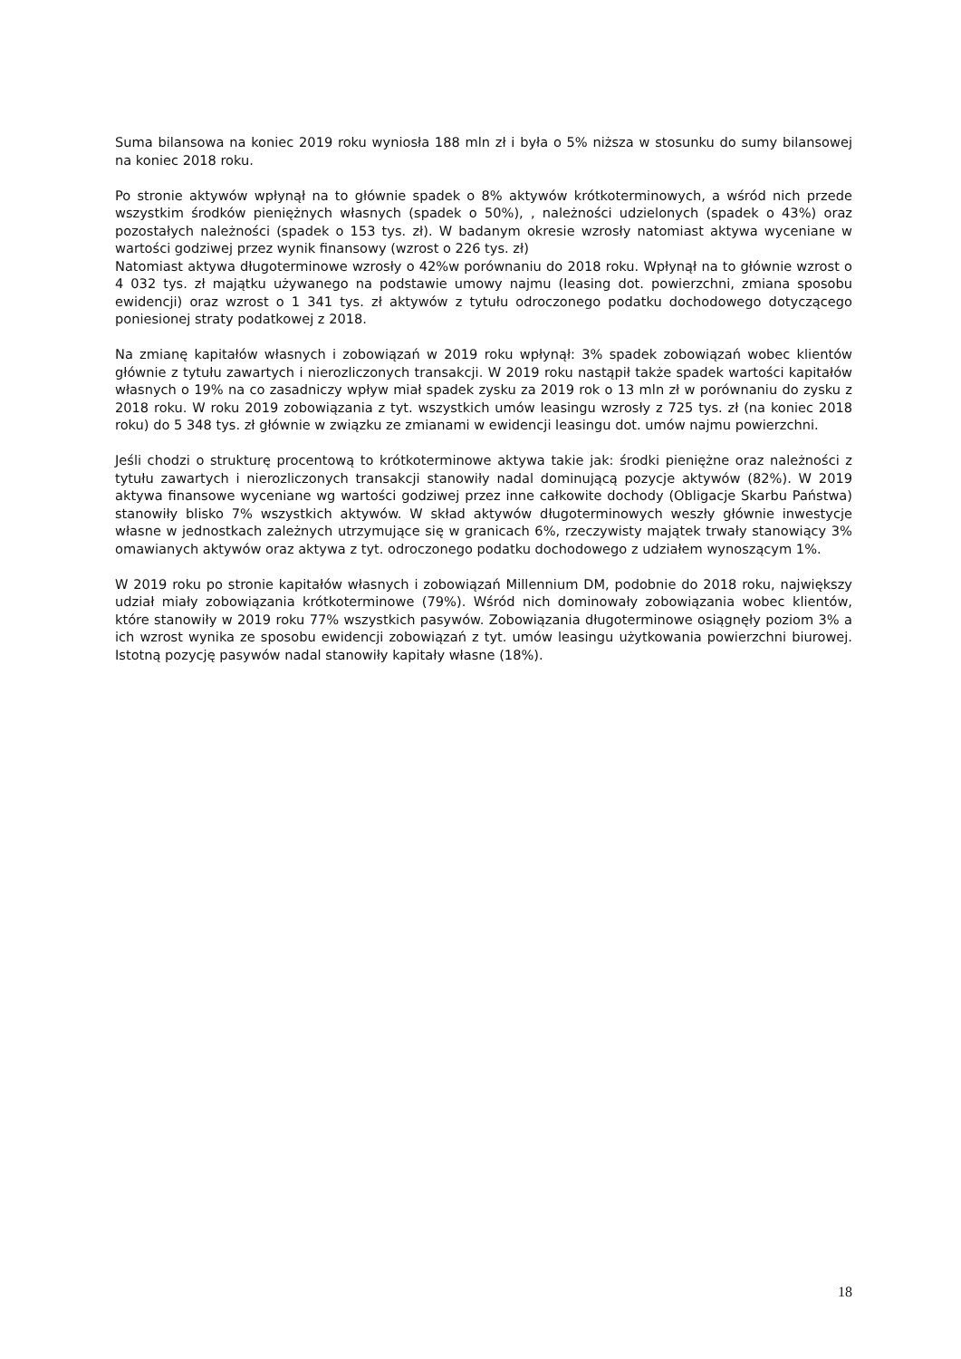Suma bilansowa na koniec 2019 roku wyniosła 188 mln zł i była o 5% niższa w stosunku do sumy bilansowej na koniec 2018 roku.
Po stronie aktywów wpłynął na to głównie spadek o 8% aktywów krótkoterminowych, a wśród nich przede wszystkim środków pieniężnych własnych (spadek o 50%), , należności udzielonych (spadek o 43%) oraz pozostałych należności (spadek o 153 tys. zł). W badanym okresie wzrosły natomiast aktywa wyceniane w wartości godziwej przez wynik finansowy (wzrost o 226 tys. zł)
Natomiast aktywa długoterminowe wzrosły o 42%w porównaniu do 2018 roku. Wpłynął na to głównie wzrost o 4 032 tys. zł majątku używanego na podstawie umowy najmu (leasing dot. powierzchni, zmiana sposobu ewidencji) oraz wzrost o 1 341 tys. zł aktywów z tytułu odroczonego podatku dochodowego dotyczącego poniesionej straty podatkowej z 2018.
Na zmianę kapitałów własnych i zobowiązań w 2019 roku wpłynął: 3% spadek zobowiązań wobec klientów głównie z tytułu zawartych i nierozliczonych transakcji. W 2019 roku nastąpił także spadek wartości kapitałów własnych o 19% na co zasadniczy wpływ miał spadek zysku za 2019 rok o 13 mln zł w porównaniu do zysku z 2018 roku. W roku 2019 zobowiązania z tyt. wszystkich umów leasingu wzrosły z 725 tys. zł (na koniec 2018 roku) do 5 348 tys. zł głównie w związku ze zmianami w ewidencji leasingu dot. umów najmu powierzchni.
Jeśli chodzi o strukturę procentową to krótkoterminowe aktywa takie jak: środki pieniężne oraz należności z tytułu zawartych i nierozliczonych transakcji stanowiły nadal dominującą pozycje aktywów (82%). W 2019 aktywa finansowe wyceniane wg wartości godziwej przez inne całkowite dochody (Obligacje Skarbu Państwa) stanowiły blisko 7% wszystkich aktywów. W skład aktywów długoterminowych weszły głównie inwestycje własne w jednostkach zależnych utrzymujące się w granicach 6%, rzeczywisty majątek trwały stanowiący 3% omawianych aktywów oraz aktywa z tyt. odroczonego podatku dochodowego z udziałem wynoszącym 1%.
W 2019 roku po stronie kapitałów własnych i zobowiązań Millennium DM, podobnie do 2018 roku, największy udział miały zobowiązania krótkoterminowe (79%). Wśród nich dominowały zobowiązania wobec klientów, które stanowiły w 2019 roku 77% wszystkich pasywów. Zobowiązania długoterminowe osiągnęły poziom 3% a ich wzrost wynika ze sposobu ewidencji zobowiązań z tyt. umów leasingu użytkowania powierzchni biurowej. Istotną pozycję pasywów nadal stanowiły kapitały własne (18%).
18